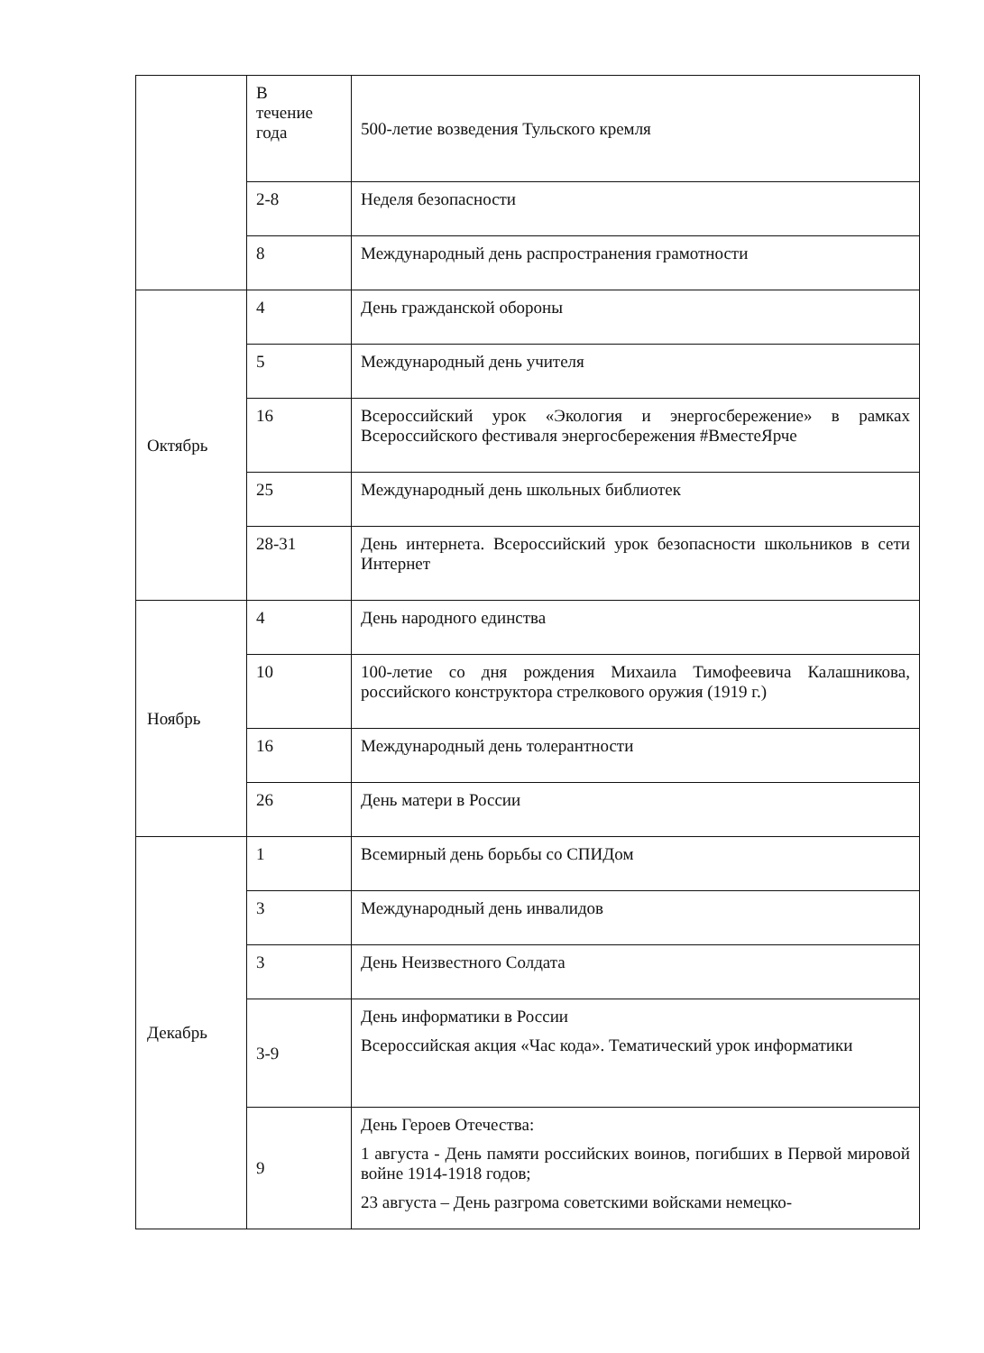| | В течение года | 500-летие возведения Тульского кремля |
| | 2-8 | Неделя безопасности |
| | 8 | Международный день распространения грамотности |
| Октябрь | 4 | День гражданской обороны |
| | 5 | Международный день учителя |
| | 16 | Всероссийский урок «Экология и энергосбережение» в рамках Всероссийского фестиваля энергосбережения #ВместеЯрче |
| | 25 | Международный день школьных библиотек |
| | 28-31 | День интернета. Всероссийский урок безопасности школьников в сети Интернет |
| Ноябрь | 4 | День народного единства |
| | 10 | 100-летие со дня рождения Михаила Тимофеевича Калашникова, российского конструктора стрелкового оружия (1919 г.) |
| | 16 | Международный день толерантности |
| | 26 | День матери в России |
| Декабрь | 1 | Всемирный день борьбы со СПИДом |
| | 3 | Международный день инвалидов |
| | 3 | День Неизвестного Солдата |
| | 3-9 | День информатики в России Всероссийская акция «Час кода». Тематический урок информатики |
| | 9 | День Героев Отечества: 1 августа - День памяти российских воинов, погибших в Первой мировой войне 1914-1918 годов; 23 августа – День разгрома советскими войсками немецко- |